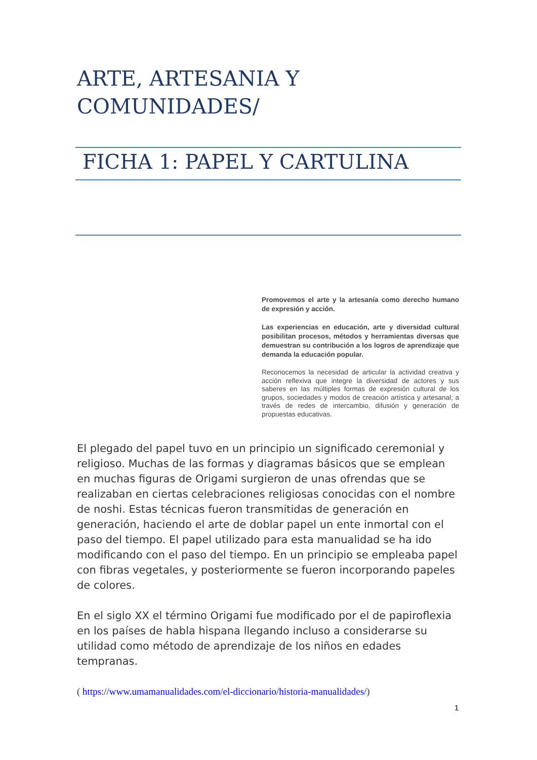ARTE, ARTESANIA Y
COMUNIDADES/
FICHA 1: PAPEL Y CARTULINA
Promovemos el arte y la artesanía como derecho humano de expresión y acción.
Las experiencias en educación, arte y diversidad cultural posibilitan procesos, métodos y herramientas diversas que demuestran su contribución a los logros de aprendizaje que demanda la educación popular.
Reconocemos la necesidad de articular la actividad creativa y acción reflexiva que integre la diversidad de actores y sus saberes en las múltiples formas de expresión cultural de los grupos, sociedades y modos de creación artística y artesanal; a través de redes de intercambio, difusión y generación de propuestas educativas.
El plegado del papel tuvo en un principio un significado ceremonial y religioso. Muchas de las formas y diagramas básicos que se emplean en muchas figuras de Origami surgieron de unas ofrendas que se realizaban en ciertas celebraciones religiosas conocidas con el nombre de noshi. Estas técnicas fueron transmitidas de generación en generación, haciendo el arte de doblar papel un ente inmortal con el paso del tiempo. El papel utilizado para esta manualidad se ha ido modificando con el paso del tiempo. En un principio se empleaba papel con fibras vegetales, y posteriormente se fueron incorporando papeles de colores.
En el siglo XX el término Origami fue modificado por el de papiroflexia en los países de habla hispana llegando incluso a considerarse su utilidad como método de aprendizaje de los niños en edades tempranas.
( https://www.umamanualidades.com/el-diccionario/historia-manualidades/)
1